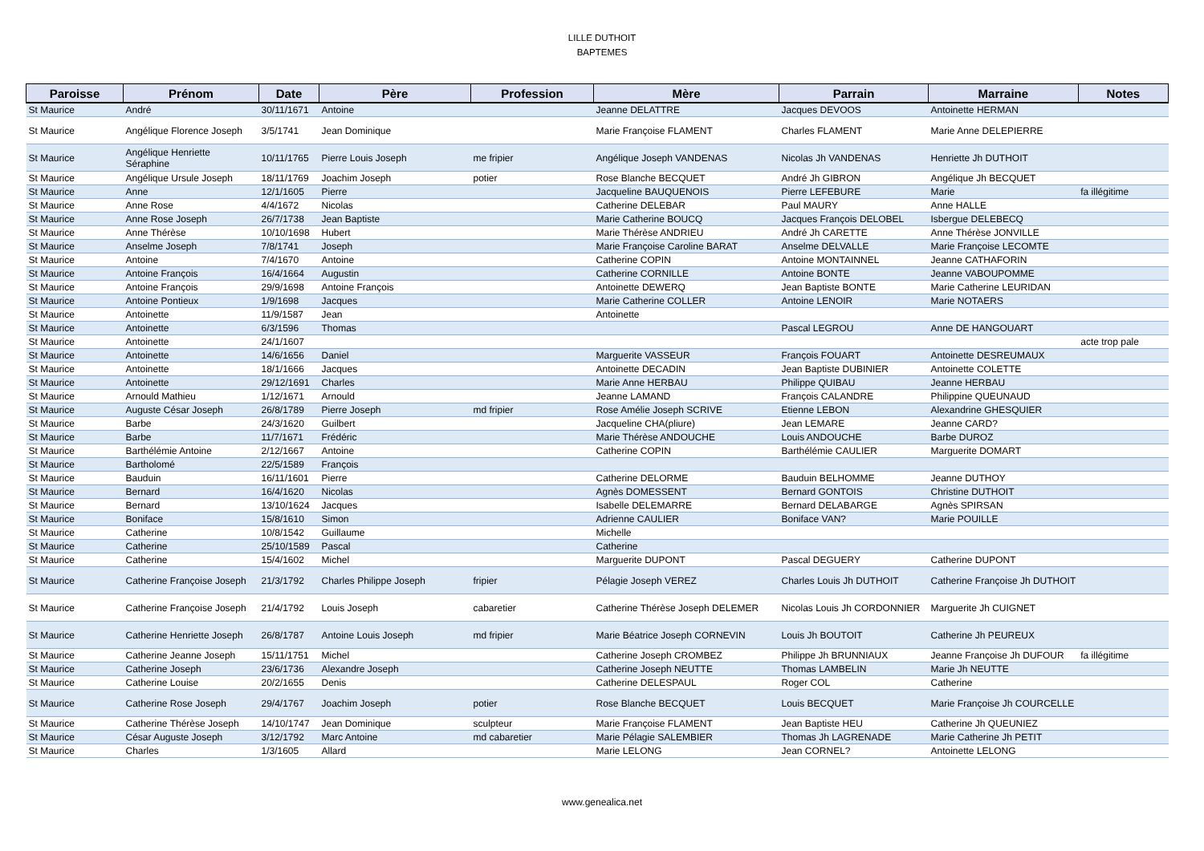LILLE DUTHOIT
BAPTEMES
| Paroisse | Prénom | Date | Père | Profession | Mère | Parrain | Marraine | Notes |
| --- | --- | --- | --- | --- | --- | --- | --- | --- |
| St Maurice | André | 30/11/1671 | Antoine | | Jeanne DELATTRE | Jacques DEVOOS | Antoinette HERMAN | |
| St Maurice | Angélique Florence Joseph | 3/5/1741 | Jean Dominique | | Marie Françoise FLAMENT | Charles FLAMENT | Marie Anne DELEPIERRE | |
| St Maurice | Angélique Henriette Séraphine | 10/11/1765 | Pierre Louis Joseph | me fripier | Angélique Joseph VANDENAS | Nicolas Jh VANDENAS | Henriette Jh DUTHOIT | |
| St Maurice | Angélique Ursule Joseph | 18/11/1769 | Joachim Joseph | potier | Rose Blanche BECQUET | André Jh GIBRON | Angélique Jh BECQUET | |
| St Maurice | Anne | 12/1/1605 | Pierre | | Jacqueline BAUQUENOIS | Pierre LEFEBURE | Marie | fa illégitime |
| St Maurice | Anne Rose | 4/4/1672 | Nicolas | | Catherine DELEBAR | Paul MAURY | Anne HALLE | |
| St Maurice | Anne Rose Joseph | 26/7/1738 | Jean Baptiste | | Marie Catherine BOUCQ | Jacques François DELOBEL | Isbergue DELEBECQ | |
| St Maurice | Anne Thérèse | 10/10/1698 | Hubert | | Marie Thérèse ANDRIEU | André Jh CARETTE | Anne Thérèse JONVILLE | |
| St Maurice | Anselme Joseph | 7/8/1741 | Joseph | | Marie Françoise Caroline BARAT | Anselme DELVALLE | Marie Françoise LECOMTE | |
| St Maurice | Antoine | 7/4/1670 | Antoine | | Catherine COPIN | Antoine MONTAINNEL | Jeanne CATHAFORIN | |
| St Maurice | Antoine François | 16/4/1664 | Augustin | | Catherine CORNILLE | Antoine BONTE | Jeanne VABOUPOMME | |
| St Maurice | Antoine François | 29/9/1698 | Antoine François | | Antoinette DEWERQ | Jean Baptiste BONTE | Marie Catherine LEURIDAN | |
| St Maurice | Antoine Pontieux | 1/9/1698 | Jacques | | Marie Catherine COLLER | Antoine LENOIR | Marie NOTAERS | |
| St Maurice | Antoinette | 11/9/1587 | Jean | | Antoinette | | | |
| St Maurice | Antoinette | 6/3/1596 | Thomas | | | Pascal LEGROU | Anne DE HANGOUART | |
| St Maurice | Antoinette | 24/1/1607 | | | | | | acte trop pale |
| St Maurice | Antoinette | 14/6/1656 | Daniel | | Marguerite VASSEUR | François FOUART | Antoinette DESREUMAUX | |
| St Maurice | Antoinette | 18/1/1666 | Jacques | | Antoinette DECADIN | Jean Baptiste DUBINIER | Antoinette COLETTE | |
| St Maurice | Antoinette | 29/12/1691 | Charles | | Marie Anne HERBAU | Philippe QUIBAU | Jeanne HERBAU | |
| St Maurice | Arnould Mathieu | 1/12/1671 | Arnould | | Jeanne LAMAND | François CALANDRE | Philippine QUEUNAUD | |
| St Maurice | Auguste César Joseph | 26/8/1789 | Pierre Joseph | md fripier | Rose Amélie Joseph SCRIVE | Etienne LEBON | Alexandrine GHESQUIER | |
| St Maurice | Barbe | 24/3/1620 | Guilbert | | Jacqueline CHA(pliure) | Jean LEMARE | Jeanne CARD? | |
| St Maurice | Barbe | 11/7/1671 | Frédéric | | Marie Thérèse ANDOUCHE | Louis ANDOUCHE | Barbe DUROZ | |
| St Maurice | Barthélémie Antoine | 2/12/1667 | Antoine | | Catherine COPIN | Barthélémie CAULIER | Marguerite DOMART | |
| St Maurice | Bartholomé | 22/5/1589 | François | | | | | |
| St Maurice | Bauduin | 16/11/1601 | Pierre | | Catherine DELORME | Bauduin BELHOMME | Jeanne DUTHOY | |
| St Maurice | Bernard | 16/4/1620 | Nicolas | | Agnès DOMESSENT | Bernard GONTOIS | Christine DUTHOIT | |
| St Maurice | Bernard | 13/10/1624 | Jacques | | Isabelle DELEMARRE | Bernard DELABARGE | Agnès SPIRSAN | |
| St Maurice | Boniface | 15/8/1610 | Simon | | Adrienne CAULIER | Boniface VAN? | Marie POUILLE | |
| St Maurice | Catherine | 10/8/1542 | Guillaume | | Michelle | | | |
| St Maurice | Catherine | 25/10/1589 | Pascal | | Catherine | | | |
| St Maurice | Catherine | 15/4/1602 | Michel | | Marguerite DUPONT | Pascal DEGUERY | Catherine DUPONT | |
| St Maurice | Catherine Françoise Joseph | 21/3/1792 | Charles Philippe Joseph | fripier | Pélagie Joseph VEREZ | Charles Louis Jh DUTHOIT | Catherine Françoise Jh DUTHOIT | |
| St Maurice | Catherine Françoise Joseph | 21/4/1792 | Louis Joseph | cabaretier | Catherine Thérèse Joseph DELEMER | Nicolas Louis Jh CORDONNIER | Marguerite Jh CUIGNET | |
| St Maurice | Catherine Henriette Joseph | 26/8/1787 | Antoine Louis Joseph | md fripier | Marie Béatrice Joseph CORNEVIN | Louis Jh BOUTOIT | Catherine Jh PEUREUX | |
| St Maurice | Catherine Jeanne Joseph | 15/11/1751 | Michel | | Catherine Joseph CROMBEZ | Philippe Jh BRUNNIAUX | Jeanne Françoise Jh DUFOUR | fa illégitime |
| St Maurice | Catherine Joseph | 23/6/1736 | Alexandre Joseph | | Catherine Joseph NEUTTE | Thomas LAMBELIN | Marie Jh NEUTTE | |
| St Maurice | Catherine Louise | 20/2/1655 | Denis | | Catherine DELESPAUL | Roger COL | Catherine | |
| St Maurice | Catherine Rose Joseph | 29/4/1767 | Joachim Joseph | potier | Rose Blanche BECQUET | Louis BECQUET | Marie Françoise Jh COURCELLE | |
| St Maurice | Catherine Thérèse Joseph | 14/10/1747 | Jean Dominique | sculpteur | Marie Françoise FLAMENT | Jean Baptiste HEU | Catherine Jh QUEUNIEZ | |
| St Maurice | César Auguste Joseph | 3/12/1792 | Marc Antoine | md cabaretier | Marie Pélagie SALEMBIER | Thomas Jh LAGRENADE | Marie Catherine Jh PETIT | |
| St Maurice | Charles | 1/3/1605 | Allard | | Marie LELONG | Jean CORNEL? | Antoinette LELONG | |
www.genealica.net